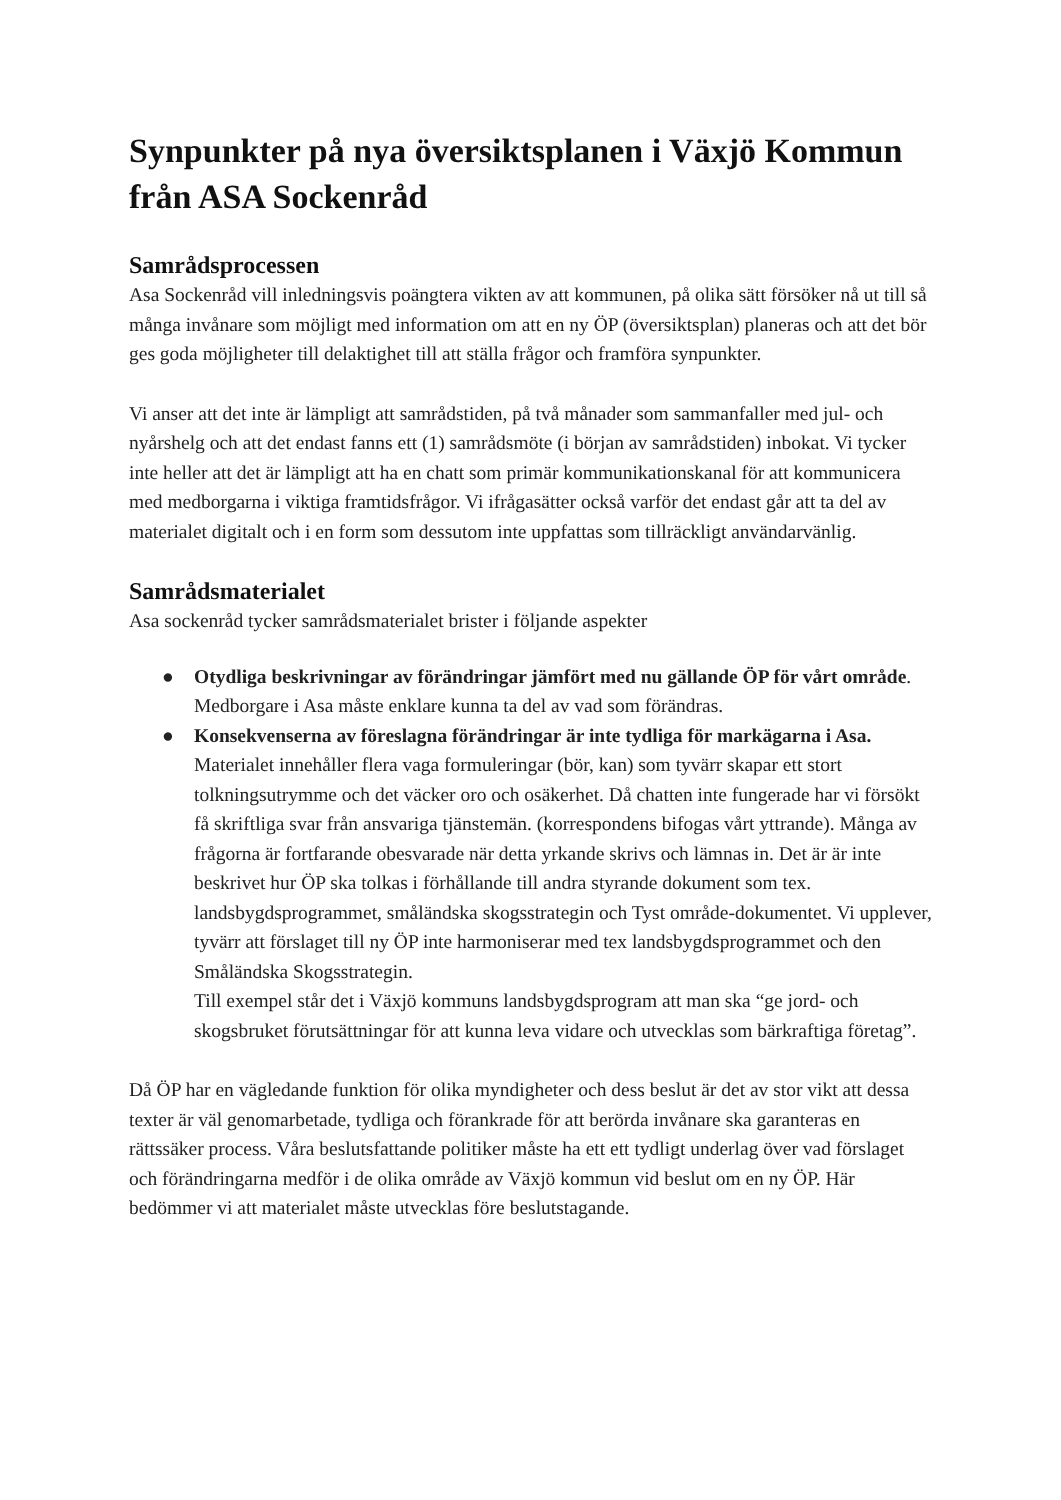Synpunkter på nya översiktsplanen i Växjö Kommun från ASA Sockenråd
Samrådsprocessen
Asa Sockenråd vill inledningsvis poängtera vikten av att kommunen, på olika sätt försöker nå ut till så många invånare som möjligt med information om att en ny ÖP (översiktsplan) planeras och att det bör ges goda möjligheter till delaktighet till att ställa frågor och framföra synpunkter.
Vi anser att det inte är lämpligt att samrådstiden, på två månader som sammanfaller med jul- och nyårshelg och att det endast fanns ett (1) samrådsmöte (i början av samrådstiden) inbokat. Vi tycker inte heller att det är lämpligt att ha en chatt som primär kommunikationskanal för att kommunicera med medborgarna i viktiga framtidsfrågor. Vi ifrågasätter också varför det endast går att ta del av materialet digitalt och i en form som dessutom inte uppfattas som tillräckligt användarvänlig.
Samrådsmaterialet
Asa sockenråd tycker samrådsmaterialet brister i följande aspekter
● Otydliga beskrivningar av förändringar jämfört med nu gällande ÖP för vårt område. Medborgare i Asa måste enklare kunna ta del av vad som förändras.
● Konsekvenserna av föreslagna förändringar är inte tydliga för markägarna i Asa. Materialet innehåller flera vaga formuleringar (bör, kan) som tyvärr skapar ett stort tolkningsutrymme och det väcker oro och osäkerhet. Då chatten inte fungerade har vi försökt få skriftliga svar från ansvariga tjänstemän. (korrespondens bifogas vårt yttrande). Många av frågorna är fortfarande obesvarade när detta yrkande skrivs och lämnas in. Det är är inte beskrivet hur ÖP ska tolkas i förhållande till andra styrande dokument som tex. landsbygdsprogrammet, småländska skogsstrategin och Tyst område-dokumentet. Vi upplever, tyvärr att förslaget till ny ÖP inte harmoniserar med tex landsbygdsprogrammet och den Småländska Skogsstrategin.
Till exempel står det i Växjö kommuns landsbygdsprogram att man ska “ge jord- och skogsbruket förutsättningar för att kunna leva vidare och utvecklas som bärkraftiga företag”.
Då ÖP har en vägledande funktion för olika myndigheter och dess beslut är det av stor vikt att dessa texter är väl genomarbetade, tydliga och förankrade för att berörda invånare ska garanteras en rättssäker process. Våra beslutsfattande politiker måste ha ett ett tydligt underlag över vad förslaget och förändringarna medför i de olika område av Växjö kommun vid beslut om en ny ÖP. Här bedömmer vi att materialet måste utvecklas före beslutstagande.